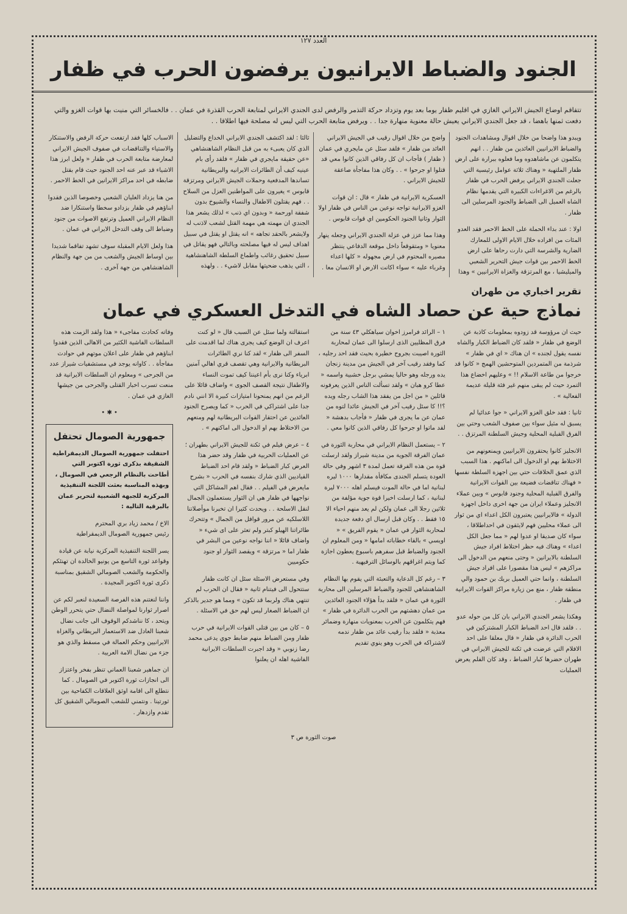العدد ١٢٧
الجنود والضباط الايرانيون يرفضون الحرب في ظفار
تتفاقم اوضاع الجيش الايراني الغازي في اقليم ظفار يوما بعد يوم وتزداد حركة التذمر والرفض لدى الجندي الايراني لمتابعة الحرب القذرة في عمان . . فالخسائر التي منيت بها قوات الغزو والتي دفعت ثمنها باهضا ، قد جعل الجندي الايراني يعيش حالة معنوية منهارة جدا . . ويرفض متابعة الحرب التي ليس له مصلحة فيها اطلاقا . .
ويبدو هذا واضحا من خلال اقوال ومشاهدات الجنود والضباط الايرانيين العائدين من ظفار . . انهم يتكلمون عن ماشاهدوه وما فعلوه ببرارة على ارض ظفار الملتهبة « وهناك ثلاثة عوامل رئيسية التي جعلت الجندي الايراني يرفض الحرب في ظفار بالرغم من الاغراءات الكبيرة التي يقدمها نظام الشاه العميل الى الضباط والجنود المرسلين الى ظفار .
اولا : عند بداء الحملة على الخط الاحمر فقد العدو المئات من افراده خلال الايام الاولى للمعارك الضارية والشرسة التي دارت رحاها على ارض الخط الاحمر بين قوات جيش التحرير الشعبي والميليشيا ، مع المرتزقة والغزاة الايرانيين » وهذا واضح من خلال اقوال رقيب في الجيش الايراني العائد من ظفار » فلقد سئل عن مايجري في عمان ( ظفار ) فأجاب ان كل رفاقي الذين كانوا معي قد قتلوا او جرحوا » . . وكان هذا مفاجأة صاعقة للجيش الايراني .
العسكرية الايرانية في ظفار » قال : ان قوات الغزو الايرانية تواجه نوعين من الناس في ظفار اولا الثوار وثانيا الجنود الحكومين اي قوات قابوس .
وهذا مما عزز في عزلة الجندي الايراني وجعله ينهار معنويا « ومتقوقعاً داخل موقعة الدفاعي ينتظر مصيره المحتوم في ارض مجهوله « كلها اعداء وغرباء عليه » سواء اكانت الارض او الانسان معا .
ثالثا : لقد اكتشف الجندي الايراني الخداع والتضليل الذي كان يعبىء به من قبل النظام الشاهنشاهي «عن حقيقة مايجري في ظفار » فلقد رأى بام عينيه كيف أن الطائرات الايرانيه والبريطانية تساندها المدفعية وحملات الجيش الايراني ومرتزقة قابوس » يغيرون على المواطنين العزل من السلاح . . فهم يقتلون الاطفال والنساء والشيوخ بدون شفقة اورحمة « وبدون اي ذنب » لذلك يشعر هذا الجندي ان مهمته هي مهمة القتل لشعب لاذنب له ولايشعر بالحقد تجاهه » انه يقتل او يقتل في سبيل اهداف ليس له فيها مصلحته وبالتالي فهو يقاتل في سبيل تحقيق رغائب واطماع السلطة الشاهنشاهية ، التي يذهب ضحيتها مقابل لاشيء . . ولهذه الاسباب كلها فقد ارتفعت حركة الرفض والاستنكار والاستياء والتناقضات في صفوف الجيش الايراني لمعارضة متابعة الحرب في ظفار « ولعل ابرز هذا الاشياء قد عبر عنه احد الجنود حيث قام بقتل ضابطه في احد مراكز الايرانين في الخط الاحمر .
من هنا يزداد الغليان الشعبي وخصوصا الذين فقدوا ابناؤهم في ظفار يزدادو سخطا واستنكارا ضد النظام الايراني العميل وترتفع الاصوات من جنود وضباط الى وقف التدخل الايراني في عمان .
هذا ولعل الايام المقبلة سوف تشهد تفاقما شديدا بين اوساط الجيش والشعب من من جهة والنظام الشاهنشاهي من جهة آخرى .
تقرير اخباري من طهران
نماذج حية عن حصاد الشاه في التدخل العسكري في عمان
حيث ان مرؤوسة قد زودوه بمعلومات كاذبة عن الوضع في ظفار « فلقد كان الضباط الكبار والشاه نفسه يقول لجنده » ان هناك « اي في ظفار » شرذمة من المتمردين المتوحشين الهمج « كانوا قد خرجوا من طاعة الاسلام !! » وعليهم اخضاع هذا التمرد حيث لم يبقى منهم غير فئة قليلة عديمة الفعالية » .
ثانيا : فقد خلق الغزو الايراني « جوا عدائيا لم يسبق له مثيل سواء بين صفوف الشعب وحتي بين الفرق القبلية المحلية وجيش السلطنة المرتزق . .
الانجليز كانوا يحتقرون الايرانيين ويمنعونهم من الاختلاط بهم او الدخول الى اماكنهم . هذا السبب الذي عمق الخلافات حتي بين اجهزة السلطة نفسها « فهناك تناقضات فضيعة بين القوات الايرانية والفرق القبلية المحلية وجنود قابوس » وبين عملاء الانجليز وعملاء ايران من جهة اخرى داخل اجهزة الدولة » فالايرانيين يعتبرون الكل اعداء اي من ثوار الى عملاء محليين فهم لايثقون في احداطلاقا ، سواء كان صديقا او عدوا لهم « مما جعل الكل اعداء » وهناك فيه حظر اختلاط افراد جيش السلطنة بالايرانين « وحتى منعهم من الدخول الى مراكزهم » ليس هذا مقصورا على افراد جيش السلطنة ، وانما حتي العميل بريك بن حمود والي منطقة ظفار ، منع من زيارة مراكز القوات الايرانية في ظفار .
وهكذا يشعر الجندي الايراني بان كل من حوله عدو . . فلقد قال احد الضباط الكبار المشتركين في الحرب الدائرة في ظفار « قال معلقا على احد الافلام التي عرضت في ثكنة للجيش الايراني في طهران حضرها كبار الضباط ، وقد كان الفلم يعرض العمليات
١ – الرائد فرامرز اخوان سياهكلي ٤٣ سنة من فرق المظليين الذى ارسلوا الى عمان لمحاربة الثورة اصيبت بجروح خطيرة بحيث فقد احد رجليه ، كما وفقد رقيب آخر في الجيش من مدينة زنجان يده ورجله وهو حاليا يمشي برجل خشبية واسمه « عطا كرو هبان » ولقد تسألت الناس الذين يعرفونه قائلين « من اجل من يفقد هذا الشاب رجله ويده ؟!! كا سئل رقيب آخر في الجيش عائدا لتوه من عمان عن ما يجرى في ظفار « فأجاب بدهشة « لقد ماتوا او جرحوا كل رفاقي الذين كانوا معي .
٢ – يستعمل النظام الايراني في محاربة الثورة في عمان الفرقة الجوية من مدينة شيراز ولقد ارسلت قوة من هذه الفرقة تعمل لمدة ٣ اشهر وفي حالة العودة يتسلم الجندى مكافأة مقدارها ١٠٠٠ ليره لبنانية اما في حالة الموت فيسلم اهله ٧٠٠٠ ليرة لبنانية ، كما ارسلت اخيرا قوة جوية مؤلفة من ثلاثين رجلا الى عمان ولكن لم يعد منهم احياء الا ١٥ فقط . . وكان قبل ارسال اي دفعة جديدة لمحاربة الثوار في عمان « يقوم الفريق » « اويسي » بالقاء خطاباته امامها « ومن المعلوم ان الجنود والضباط قبل سفرهم باسبوع يعطون اجازة كما ويتم اغراقهم بالوسائل الترفيهية .
٣ – رغم كل الدعاية والتعبئة التي يقوم بها النظام الشاهنشاهي للجنود والضباط المرسلين الى محاربة الثورة في عمان « فلقد بدأ هؤلاء الجنود العائدين من عمان دهشتهم من الحرب الدائرة في ظفار » فهم يتكلمون عن الحرب بمعنويات منهارة وضمائر معذبة « فلقد بدأ رقيب عائد من ظفار ندمه لاشتراكه في الحرب وهو ينوي تقديم
استقالتة ولما سئل عن السبب قال « لو كنت اعرف ان الوضع كيف يجرى هناك لما اقدمت على السفر الى ظفار » لقد كنا نري الطائرات البريطانية والايرانية وهي تقصف قري اهالي آمنين ابرياء وكنا نرى بأم اعيننا كيف تموت النساء والاطفال نتيجة القصف الجوى » واضاف قائلا على الرغم من انهم يمنحونا امتيازات كبيرة الا انني نادم جدا على اشتراكي في الحرب « كما ويصرح الجنود العائدين عن احتقار القوات البريطانية لهم ومنعهم من الاختلاط بهم او الدخول الى اماكنهم » .
٤ – عرض فيلم في ثكنة للجيش الايراني بطهران ؛ عن العمليات الحربية في ظفار وقد حضر هذا العرض كبار الضباط « ولقد قام احد الضباط القياديين الذي شارك بنفسه في الحرب « بشرح مايعرض في الفيلم . . فقال اهم المشاكل التي نواجهها في ظفار هي ان الثوار يستعملون الجمال لنقل الاسلحة . . ويحدث كثيرا ان تخبرنا موأصلاتنا اللاسلكيه عن مرور قوافل من الجمال » وتتحرك طائراتنا الهيلو كبتر ولم تعثر على اى شيء « واضاف قائلا « اننا نواجه نوعين من البشر في ظفار اما « مرتزقة » ويقصد الثوار او جنود حكوميين
وفي مستعرض الاسئلة سئل ان كانت ظفار ستتحول الى فيتنام ثانية « فقال ان الحرب لم تنتهي هناك ولربما قد تكون » ومما هو جدير بالذكر ان الضباط الصغار ليس لهم حق في الاسئلة .
٥ – كان من بين قتلى القوات الايرانية في حرب ظفار ومن الضباط منهم ضابط جوي يدعى محمد رضا زنوبي « وقد اجبرت السلطات الايرانية الفاشية اهله ان يعلنوا
وفاته كحادث مفاجىء « هذا ولقد الزمت هذه السلطات الفاشية الكثير من الاهالى الذين فقدوا ابناؤهم في ظفار على اعلان موتهم في حوادث مفاجأة . . كاوانه يوجد في مستشفيات شيراز عدد من الجرحى » ومعلوم ان السلطات الايرانية قد منعت تسرب اخبار القتلى والجرحى من جيشها الغازي في عمان .
• ✱ •
جمهورية الصومال تحتفل
احتفلت جمهورية الصومال الديمقراطية الشقيقة بذكرى ثورة اكتوبر التي أطاحت بالنظام الرجعي في الصومال ، وبهذه المناسبة بعثت اللجنة التنفيذية المركزية للجبهة الشعبية لتحرير عمان بالبرقية التالية :
الاخ / محمد زياد بري المحترم
رئيس جمهورية الصومال الديمقراطية
يسر اللجنة التنفيذية المركزية نيابة عن قيادة وقواعد ثورة التاسع من يونيو الخالدة ان تهنئكم والحكومة والشعب الصومالي الشقيق بمناسبة ذكرى ثورة اكتوبر المجيدة .
واننا لنغتنم هذه الفرصة السعيدة لنعبر لكم عن اصرار ثوارنا لمواصلة النضال حتي يتحرر الوطن ويتحد ، كا نناشدكم الوقوف الى جانب نضال شعبنا العادل ضد الاستعمار البريطاني والغزاة الايرانيين وحكم العمالة في مسقط والذي هو جزء من نضال الامة العربية .
ان جماهير شعبنا العماني تنظر بفخر واعتزاز الى انجازات ثورة اكتوبر في الصومال . كما نتطلع الى اقامة اوثق العلاقات الكفاحية بين ثورتينا . ونتمني للشعب الصومالي الشقيق كل تقدم وازدهار .
صوت الثورة ص ٣